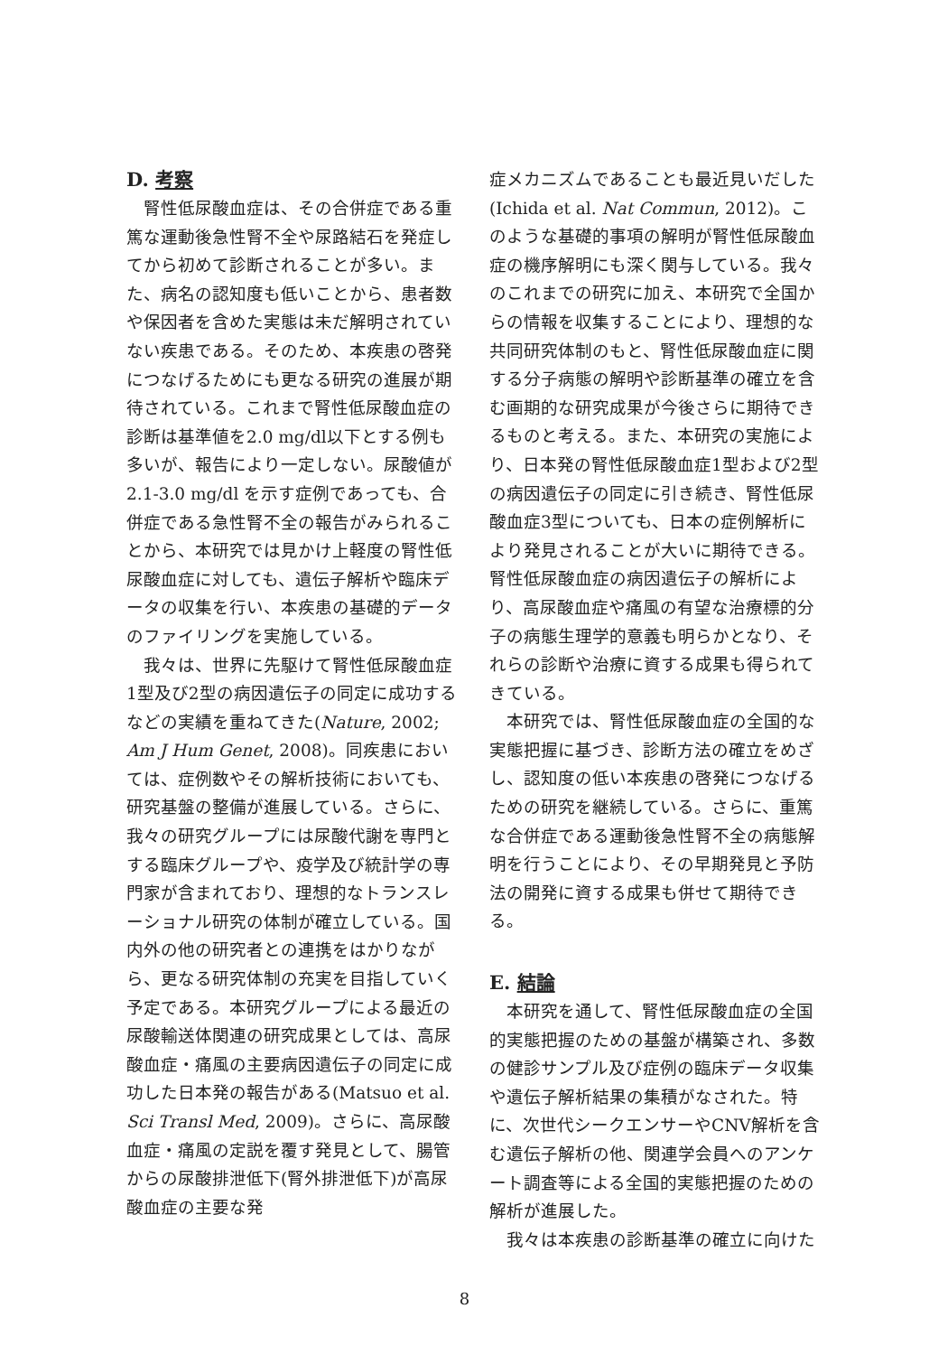D. 考察
腎性低尿酸血症は、その合併症である重篤な運動後急性腎不全や尿路結石を発症してから初めて診断されることが多い。また、病名の認知度も低いことから、患者数や保因者を含めた実態は未だ解明されていない疾患である。そのため、本疾患の啓発につなげるためにも更なる研究の進展が期待されている。これまで腎性低尿酸血症の診断は基準値を2.0 mg/dl以下とする例も多いが、報告により一定しない。尿酸値が 2.1-3.0 mg/dl を示す症例であっても、合併症である急性腎不全の報告がみられることから、本研究では見かけ上軽度の腎性低尿酸血症に対しても、遺伝子解析や臨床データの収集を行い、本疾患の基礎的データのファイリングを実施している。
我々は、世界に先駆けて腎性低尿酸血症1型及び2型の病因遺伝子の同定に成功するなどの実績を重ねてきた(Nature, 2002; Am J Hum Genet, 2008)。同疾患においては、症例数やその解析技術においても、研究基盤の整備が進展している。さらに、我々の研究グループには尿酸代謝を専門とする臨床グループや、疫学及び統計学の専門家が含まれており、理想的なトランスレーショナル研究の体制が確立している。国内外の他の研究者との連携をはかりながら、更なる研究体制の充実を目指していく予定である。本研究グループによる最近の尿酸輸送体関連の研究成果としては、高尿酸血症・痛風の主要病因遺伝子の同定に成功した日本発の報告がある(Matsuo et al. Sci Transl Med, 2009)。さらに、高尿酸血症・痛風の定説を覆す発見として、腸管からの尿酸排泄低下(腎外排泄低下)が高尿酸血症の主要な発
症メカニズムであることも最近見いだした(Ichida et al. Nat Commun, 2012)。このような基礎的事項の解明が腎性低尿酸血症の機序解明にも深く関与している。我々のこれまでの研究に加え、本研究で全国からの情報を収集することにより、理想的な共同研究体制のもと、腎性低尿酸血症に関する分子病態の解明や診断基準の確立を含む画期的な研究成果が今後さらに期待できるものと考える。また、本研究の実施により、日本発の腎性低尿酸血症1型および2型の病因遺伝子の同定に引き続き、腎性低尿酸血症3型についても、日本の症例解析により発見されることが大いに期待できる。腎性低尿酸血症の病因遺伝子の解析により、高尿酸血症や痛風の有望な治療標的分子の病態生理学的意義も明らかとなり、それらの診断や治療に資する成果も得られてきている。
本研究では、腎性低尿酸血症の全国的な実態把握に基づき、診断方法の確立をめざし、認知度の低い本疾患の啓発につなげるための研究を継続している。さらに、重篤な合併症である運動後急性腎不全の病態解明を行うことにより、その早期発見と予防法の開発に資する成果も併せて期待できる。
E. 結論
本研究を通して、腎性低尿酸血症の全国的実態把握のための基盤が構築され、多数の健診サンプル及び症例の臨床データ収集や遺伝子解析結果の集積がなされた。特に、次世代シークエンサーやCNV解析を含む遺伝子解析の他、関連学会員へのアンケート調査等による全国的実態把握のための解析が進展した。
我々は本疾患の診断基準の確立に向けた
8